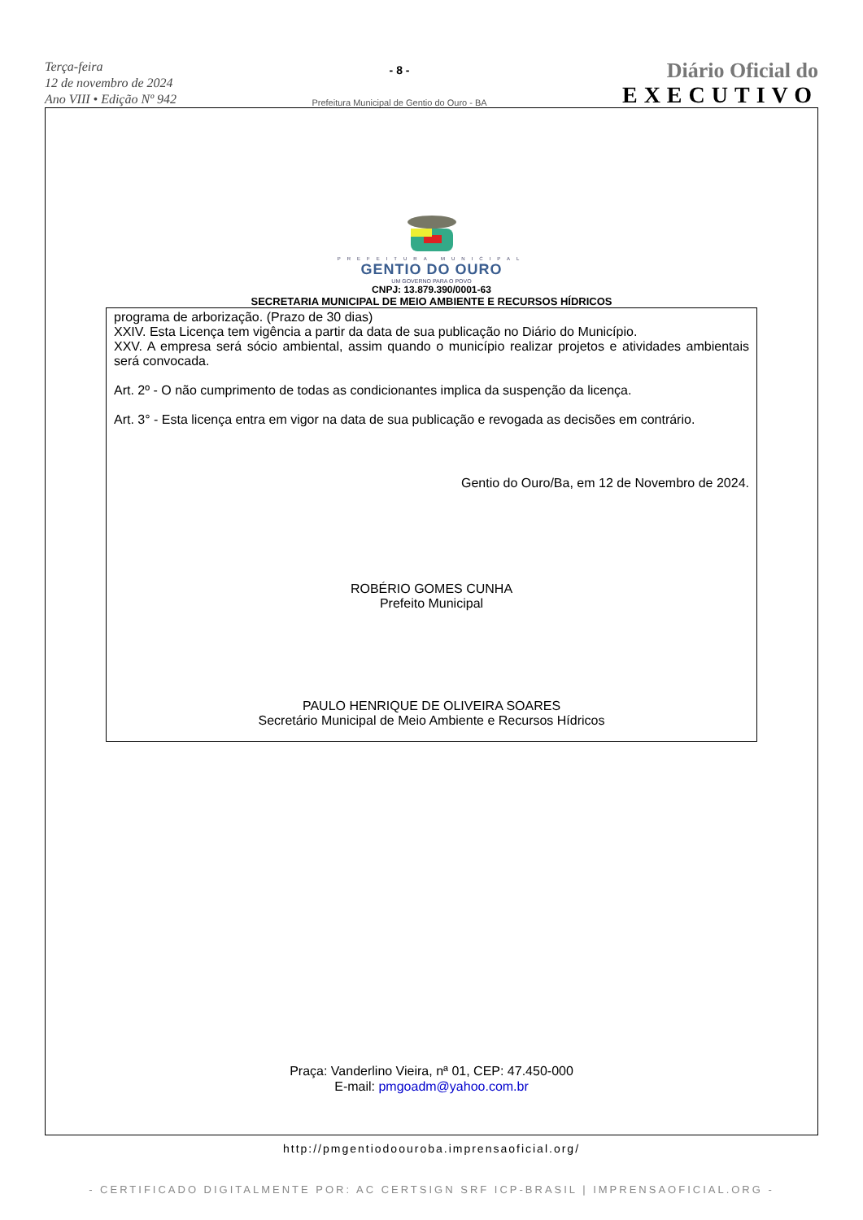Terça-feira
12 de novembro de 2024
Ano VIII • Edição Nº 942
- 8 -
Prefeitura Municipal de Gentio do Ouro - BA
Diário Oficial do
EXECUTIVO
PREFEITURA MUNICIPAL
GENTIO DO OURO
UM GOVERNO PARA O POVO
CNPJ: 13.879.390/0001-63
SECRETARIA MUNICIPAL DE MEIO AMBIENTE E RECURSOS HÍDRICOS
programa de arborização. (Prazo de 30 dias)
XXIV. Esta Licença tem vigência a partir da data de sua publicação no Diário do Município.
XXV. A empresa será sócio ambiental, assim quando o município realizar projetos e atividades ambientais será convocada.
Art. 2º - O não cumprimento de todas as condicionantes implica da suspenção da licença.
Art. 3° - Esta licença entra em vigor na data de sua publicação e revogada as decisões em contrário.
Gentio do Ouro/Ba, em 12 de Novembro de 2024.
ROBÉRIO GOMES CUNHA
Prefeito Municipal
PAULO HENRIQUE DE OLIVEIRA SOARES
Secretário Municipal de Meio Ambiente e Recursos Hídricos
Praça: Vanderlino Vieira, nª 01, CEP: 47.450-000
E-mail: pmgoadm@yahoo.com.br
http://pmgentiodoouroba.imprensaoficial.org/
- CERTIFICADO DIGITALMENTE POR: AC CERTSIGN SRF ICP-BRASIL | IMPRENSAOFICIAL.ORG -